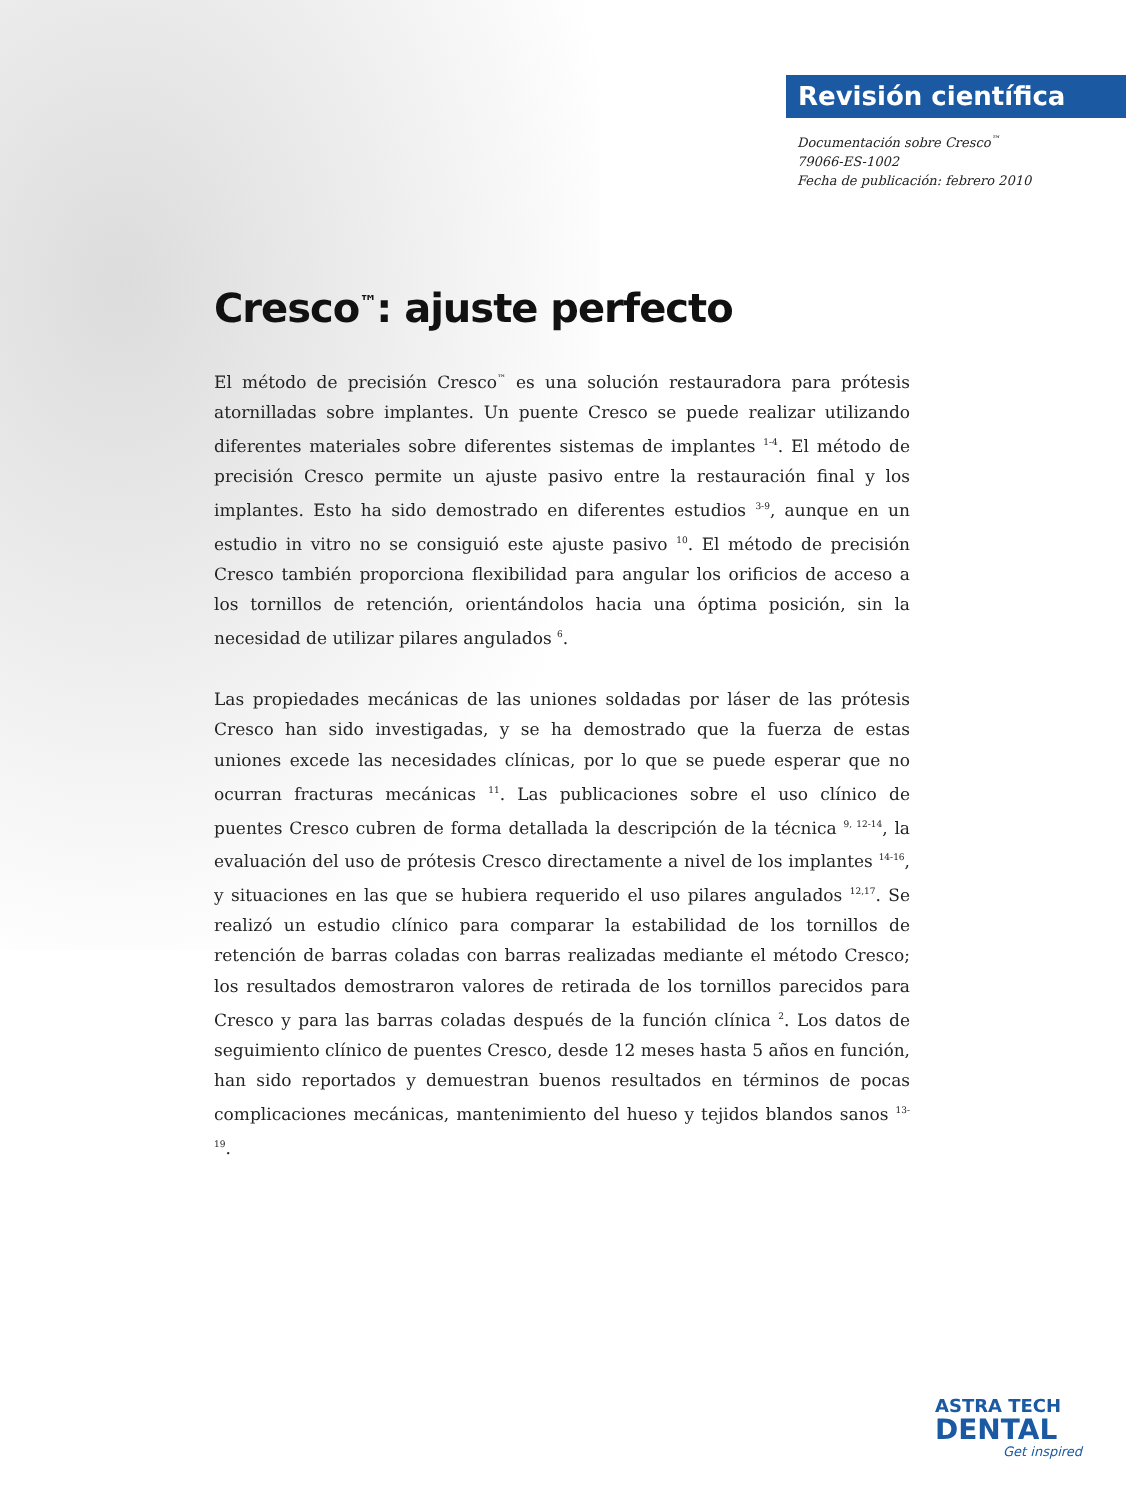Revisión científica >>
Documentación sobre Cresco<sup>™</sup>
79066-ES-1002
Fecha de publicación: febrero 2010
Cresco<sup>™</sup>: ajuste perfecto
El método de precisión Cresco<sup>™</sup> es una solución restauradora para prótesis atornilladas sobre implantes. Un puente Cresco se puede realizar utilizando diferentes materiales sobre diferentes sistemas de implantes <sup>1-4</sup>. El método de precisión Cresco permite un ajuste pasivo entre la restauración final y los implantes. Esto ha sido demostrado en diferentes estudios <sup>3-9</sup>, aunque en un estudio in vitro no se consiguió este ajuste pasivo <sup>10</sup>. El método de precisión Cresco también proporciona flexibilidad para angular los orificios de acceso a los tornillos de retención, orientándolos hacia una óptima posición, sin la necesidad de utilizar pilares angulados <sup>6</sup>.
Las propiedades mecánicas de las uniones soldadas por láser de las prótesis Cresco han sido investigadas, y se ha demostrado que la fuerza de estas uniones excede las necesidades clínicas, por lo que se puede esperar que no ocurran fracturas mecánicas <sup>11</sup>. Las publicaciones sobre el uso clínico de puentes Cresco cubren de forma detallada la descripción de la técnica <sup>9, 12-14</sup>, la evaluación del uso de prótesis Cresco directamente a nivel de los implantes <sup>14-16</sup>, y situaciones en las que se hubiera requerido el uso pilares angulados <sup>12,17</sup>. Se realizó un estudio clínico para comparar la estabilidad de los tornillos de retención de barras coladas con barras realizadas mediante el método Cresco; los resultados demostraron valores de retirada de los tornillos parecidos para Cresco y para las barras coladas después de la función clínica <sup>2</sup>. Los datos de seguimiento clínico de puentes Cresco, desde 12 meses hasta 5 años en función, han sido reportados y demuestran buenos resultados en términos de pocas complicaciones mecánicas, mantenimiento del hueso y tejidos blandos sanos <sup>13-19</sup>.
ASTRA TECH
DENTAL
Get inspired